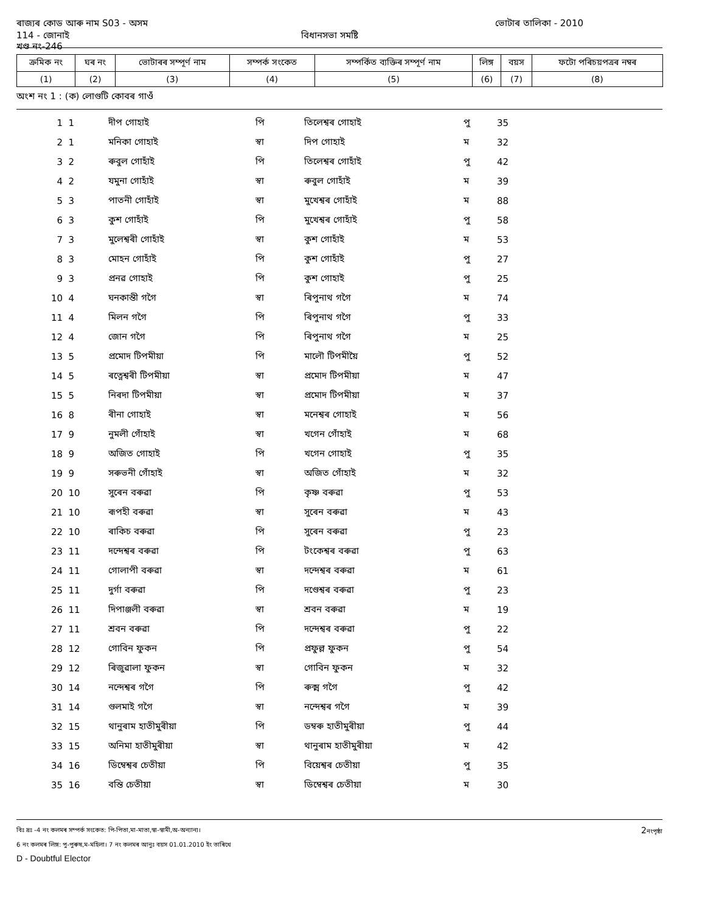ৰাজ্যৰ কোড আৰু নাম S03 - অসম ভোটাৰ তালিকা - 2010
114 - জোনাই বিধানসভা সমষ্টি
খণ্ড নং-246
| ক্ৰমিক নং | ঘৰ নং | ভোটাৰৰ সম্পূৰ্ণ নাম | সম্পৰ্ক সংকেত | সম্পৰ্কিত ব্যক্তিৰ সম্পূৰ্ণ নাম | লিঙ্গ | বয়স | ফটো পৰিচয়পত্ৰৰ নম্বৰ |
| --- | --- | --- | --- | --- | --- | --- | --- |
| (1) | (2) | (3) | (4) | (5) | (6) | (7) | (8) |
অংশ নং 1 : (ক) লোগুটি কোবৰ গাওঁ
| 1 | 1 | দীপ গোহাই | পি | তিলেশ্বৰ গোহাই | পু | 35 |
| 2 | 1 | মনিকা গোহাই | স্বা | দিপ গোহাই | ম | 32 |
| 3 | 2 | ৰুবুল গোহাঁই | পি | তিলেশ্বৰ গোহাঁই | পু | 42 |
| 4 | 2 | যমুনা গোহাঁই | স্বা | ৰুবুল গোহাঁই | ম | 39 |
| 5 | 3 | পাতনী গোহাঁই | স্বা | মুখেশ্বৰ গোহাঁই | ম | 88 |
| 6 | 3 | কুশ গোহাঁই | পি | মুখেশ্বৰ গোহাঁই | পু | 58 |
| 7 | 3 | মুলেশ্বৰী গোহাঁই | স্বা | কুশ গোহাঁই | ম | 53 |
| 8 | 3 | মোহন গোহাঁই | পি | কুশ গোহাঁই | পু | 27 |
| 9 | 3 | প্ৰনৱ গোহাই | পি | কুশ গোহাই | পু | 25 |
| 10 | 4 | ঘনকান্তী গগৈ | স্বা | ৰিপুনাথ গগৈ | ম | 74 |
| 11 | 4 | মিলন গগৈ | পি | ৰিপুনাথ গগৈ | পু | 33 |
| 12 | 4 | জোন গগৈ | পি | ৰিপুনাথ গগৈ | ম | 25 |
| 13 | 5 | প্ৰমোদ টিপমীয়া | পি | মালৌ টিপমীয়ৈ | পু | 52 |
| 14 | 5 | ৰত্নেশ্বৰী টিপমীয়া | স্বা | প্ৰমোদ টিপমীয়া | ম | 47 |
| 15 | 5 | নিৰদা টিপমীয়া | স্বা | প্ৰমোদ টিপমীয়া | ম | 37 |
| 16 | 8 | ৰীনা গোহাই | স্বা | মনেশ্বৰ গোহাই | ম | 56 |
| 17 | 9 | নুমলী গোঁহাই | স্বা | খগেন গোঁহাই | ম | 68 |
| 18 | 9 | অজিত গোহাই | পি | খগেন গোহাই | পু | 35 |
| 19 | 9 | সৰুভনী গোঁহাই | স্বা | অজিত গোঁহাই | ম | 32 |
| 20 | 10 | সুৰেন বৰুৱা | পি | কৃষ্ণ বৰুৱা | পু | 53 |
| 21 | 10 | ৰূপহী বৰুৱা | স্বা | সুৰেন বৰুৱা | ম | 43 |
| 22 | 10 | ৰাকিচ বৰুৱা | পি | সুৰেন বৰুৱা | পু | 23 |
| 23 | 11 | দন্দেশ্বৰ বৰুৱা | পি | টংকেশ্বৰ বৰুৱা | পু | 63 |
| 24 | 11 | গোলাপী বৰুৱা | স্বা | দন্দেশ্বৰ বৰুৱা | ম | 61 |
| 25 | 11 | দুৰ্গা বৰুৱা | পি | দণ্ডেশ্বৰ বৰুৱা | পু | 23 |
| 26 | 11 | দিপাঞ্জলী বৰুৱা | স্বা | শ্ৰবন বৰুৱা | ম | 19 |
| 27 | 11 | শ্ৰবন বৰুৱা | পি | দন্দেশ্বৰ বৰুৱা | পু | 22 |
| 28 | 12 | গোবিন ফুকন | পি | প্ৰফুল্ল ফুকন | পু | 54 |
| 29 | 12 | ৰিজুৱালা ফুকন | স্বা | গোবিন ফুকন | ম | 32 |
| 30 | 14 | নন্দেশ্বৰ গগৈ | পি | ৰুক্ম গগৈ | পু | 42 |
| 31 | 14 | গুলমাই গগৈ | স্বা | নন্দেশ্বৰ গগৈ | ম | 39 |
| 32 | 15 | থানুৰাম হাতীমুৰীয়া | পি | ডম্বৰু হাতীমুৰীয়া | পু | 44 |
| 33 | 15 | অনিমা হাতীমুৰীয়া | স্বা | থানুৰাম হাতীমুৰীয়া | ম | 42 |
| 34 | 16 | ডিম্বেশ্বৰ চেতীয়া | পি | বিয়েশ্বৰ চেতীয়া | পু | 35 |
| 35 | 16 | বন্তি চেতীয়া | স্বা | ডিম্বেশ্বৰ চেতীয়া | ম | 30 |
বিঃ দ্ৰঃ -4 নং কলমৰ সম্পৰ্ক সংকেত: পি-পিতা,মা-মাতা,স্বা-স্বামী,অ-অন্যান্য। 2নংপৃষ্ঠা
6 নং কলমৰ লিঙ্গ: পু-পুৰুষ,ম-মহিলা। 7 নং কলমৰ আনুঃ বয়স 01.01.2010 ইং তাৰিখে
D - Doubtful Elector